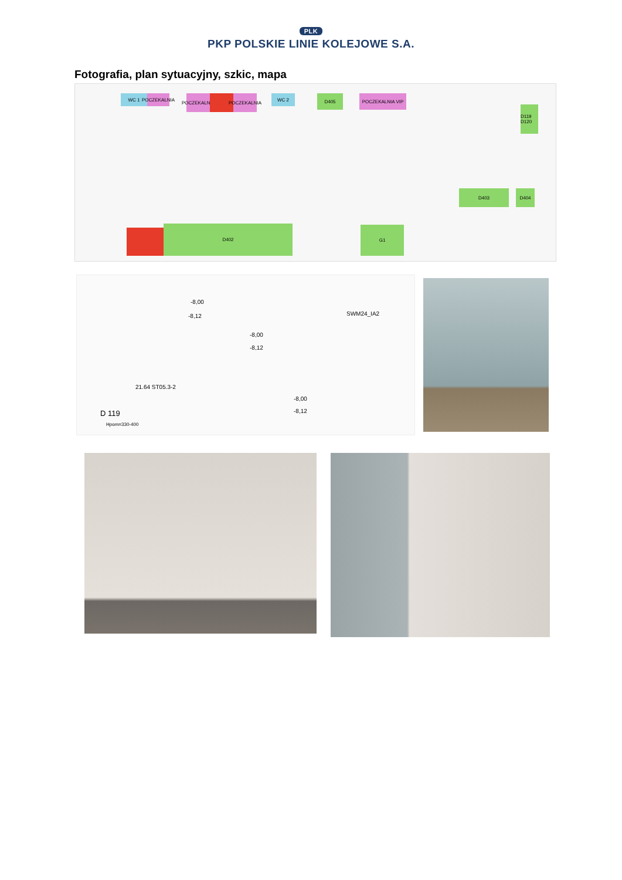PLK
PKP POLSKIE LINIE KOLEJOWE S.A.
Fotografia, plan sytuacyjny, szkic, mapa
WC 1
POCZEKALNIA
POCZEKALNIA
POCZEKALNIA
WC 2 D405 POCZEKALNIA VIP
D119 D120
D403 D404
D402 G1
-8,00
-8,12
-8,00
-8,12
-8,00
-8,12
SWM24_IA2
21.64 ST05.3-2
D 119
Hpom=330-400